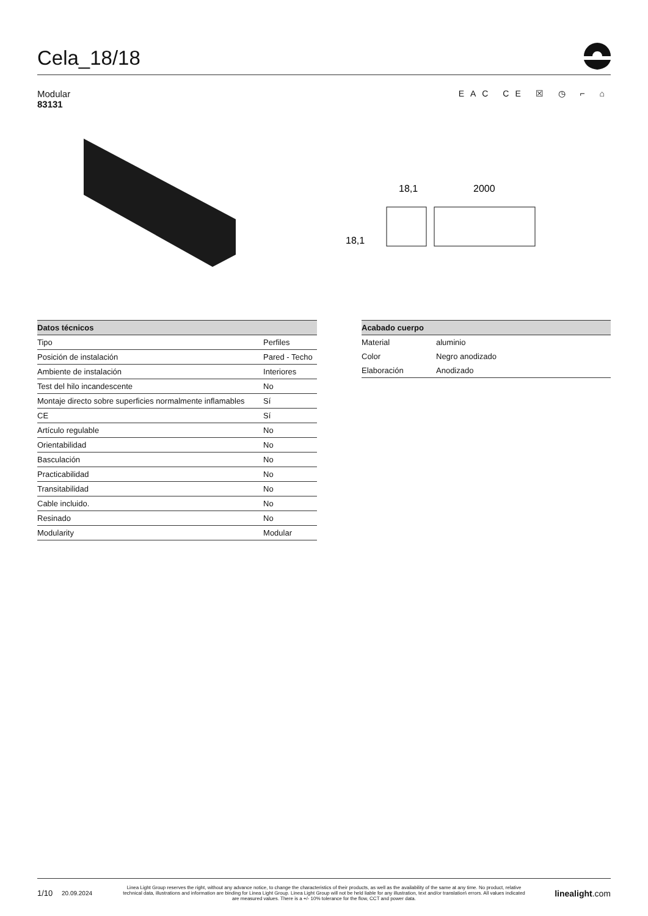Cela_18/18
Modular
83131
EAC CE ☒ ◷ ⌐ ⌂
18,1
2000
18,1
| Datos técnicos | |
| --- | --- |
| Tipo | Perfiles |
| Posición de instalación | Pared - Techo |
| Ambiente de instalación | Interiores |
| Test del hilo incandescente | No |
| Montaje directo sobre superficies normalmente inflamables | Sí |
| CE | Sí |
| Artículo regulable | No |
| Orientabilidad | No |
| Basculación | No |
| Practicabilidad | No |
| Transitabilidad | No |
| Cable incluido. | No |
| Resinado | No |
| Modularity | Modular |
| Acabado cuerpo | |
| --- | --- |
| Material | aluminio |
| Color | Negro anodizado |
| Elaboración | Anodizado |
1/10 20.09.2024 Linea Light Group reserves the right, without any advance notice, to change the characteristics of their products, as well as the availability of the same at any time. No product, relative technical data, illustrations and information are binding for Linea Light Group. Linea Light Group will not be held liable for any illustration, text and/or translation\ errors. All values indicated are measured values. There is a +/- 10% tolerance for the flow, CCT and power data. linealight.com